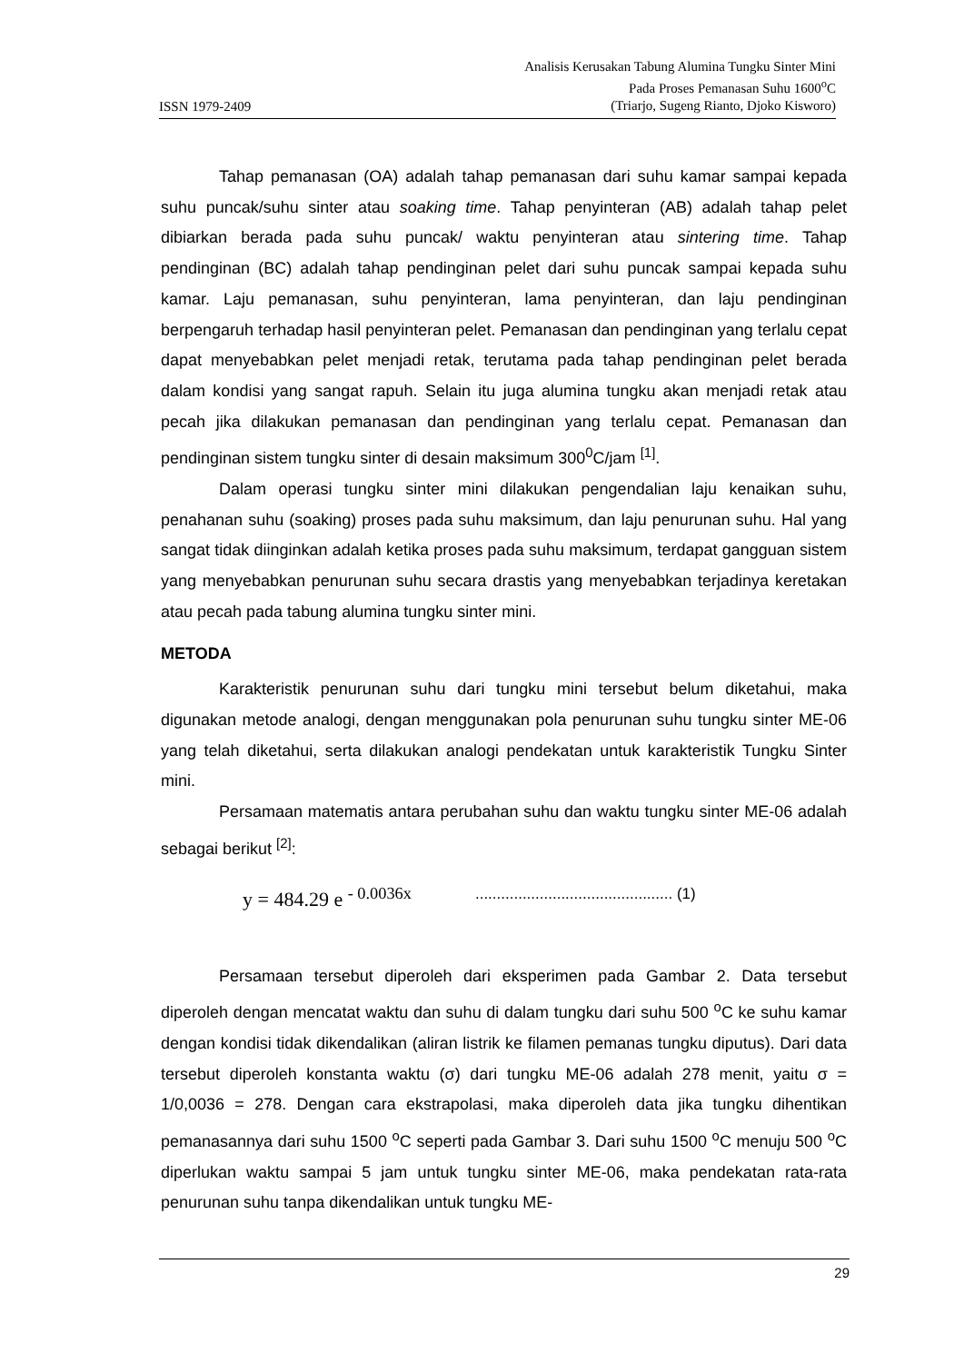ISSN 1979-2409
Analisis Kerusakan Tabung Alumina Tungku Sinter Mini
Pada Proses Pemanasan Suhu 1600<sup>o</sup>C
(Triarjo, Sugeng Rianto, Djoko Kisworo)
Tahap pemanasan (OA) adalah tahap pemanasan dari suhu kamar sampai kepada suhu puncak/suhu sinter atau soaking time. Tahap penyinteran (AB) adalah tahap pelet dibiarkan berada pada suhu puncak/ waktu penyinteran atau sintering time. Tahap pendinginan (BC) adalah tahap pendinginan pelet dari suhu puncak sampai kepada suhu kamar. Laju pemanasan, suhu penyinteran, lama penyinteran, dan laju pendinginan berpengaruh terhadap hasil penyinteran pelet. Pemanasan dan pendinginan yang terlalu cepat dapat menyebabkan pelet menjadi retak, terutama pada tahap pendinginan pelet berada dalam kondisi yang sangat rapuh. Selain itu juga alumina tungku akan menjadi retak atau pecah jika dilakukan pemanasan dan pendinginan yang terlalu cepat. Pemanasan dan pendinginan sistem tungku sinter di desain maksimum 300<sup>0</sup>C/jam <sup>[1]</sup>.
Dalam operasi tungku sinter mini dilakukan pengendalian laju kenaikan suhu, penahanan suhu (soaking) proses pada suhu maksimum, dan laju penurunan suhu. Hal yang sangat tidak diinginkan adalah ketika proses pada suhu maksimum, terdapat gangguan sistem yang menyebabkan penurunan suhu secara drastis yang menyebabkan terjadinya keretakan atau pecah pada tabung alumina tungku sinter mini.
METODA
Karakteristik penurunan suhu dari tungku mini tersebut belum diketahui, maka digunakan metode analogi, dengan menggunakan pola penurunan suhu tungku sinter ME-06 yang telah diketahui, serta dilakukan analogi pendekatan untuk karakteristik Tungku Sinter mini.
Persamaan matematis antara perubahan suhu dan waktu tungku sinter ME-06 adalah sebagai berikut <sup>[2]</sup>:
y = 484.29 e <sup>- 0.0036x</sup>.............................................. (1)
Persamaan tersebut diperoleh dari eksperimen pada Gambar 2. Data tersebut diperoleh dengan mencatat waktu dan suhu di dalam tungku dari suhu 500 <sup>o</sup>C ke suhu kamar dengan kondisi tidak dikendalikan (aliran listrik ke filamen pemanas tungku diputus). Dari data tersebut diperoleh konstanta waktu (σ) dari tungku ME-06 adalah 278 menit, yaitu σ = 1/0,0036 = 278. Dengan cara ekstrapolasi, maka diperoleh data jika tungku dihentikan pemanasannya dari suhu 1500 <sup>o</sup>C seperti pada Gambar 3. Dari suhu 1500 <sup>o</sup>C menuju 500 <sup>o</sup>C diperlukan waktu sampai 5 jam untuk tungku sinter ME-06, maka pendekatan rata-rata penurunan suhu tanpa dikendalikan untuk tungku ME-
29